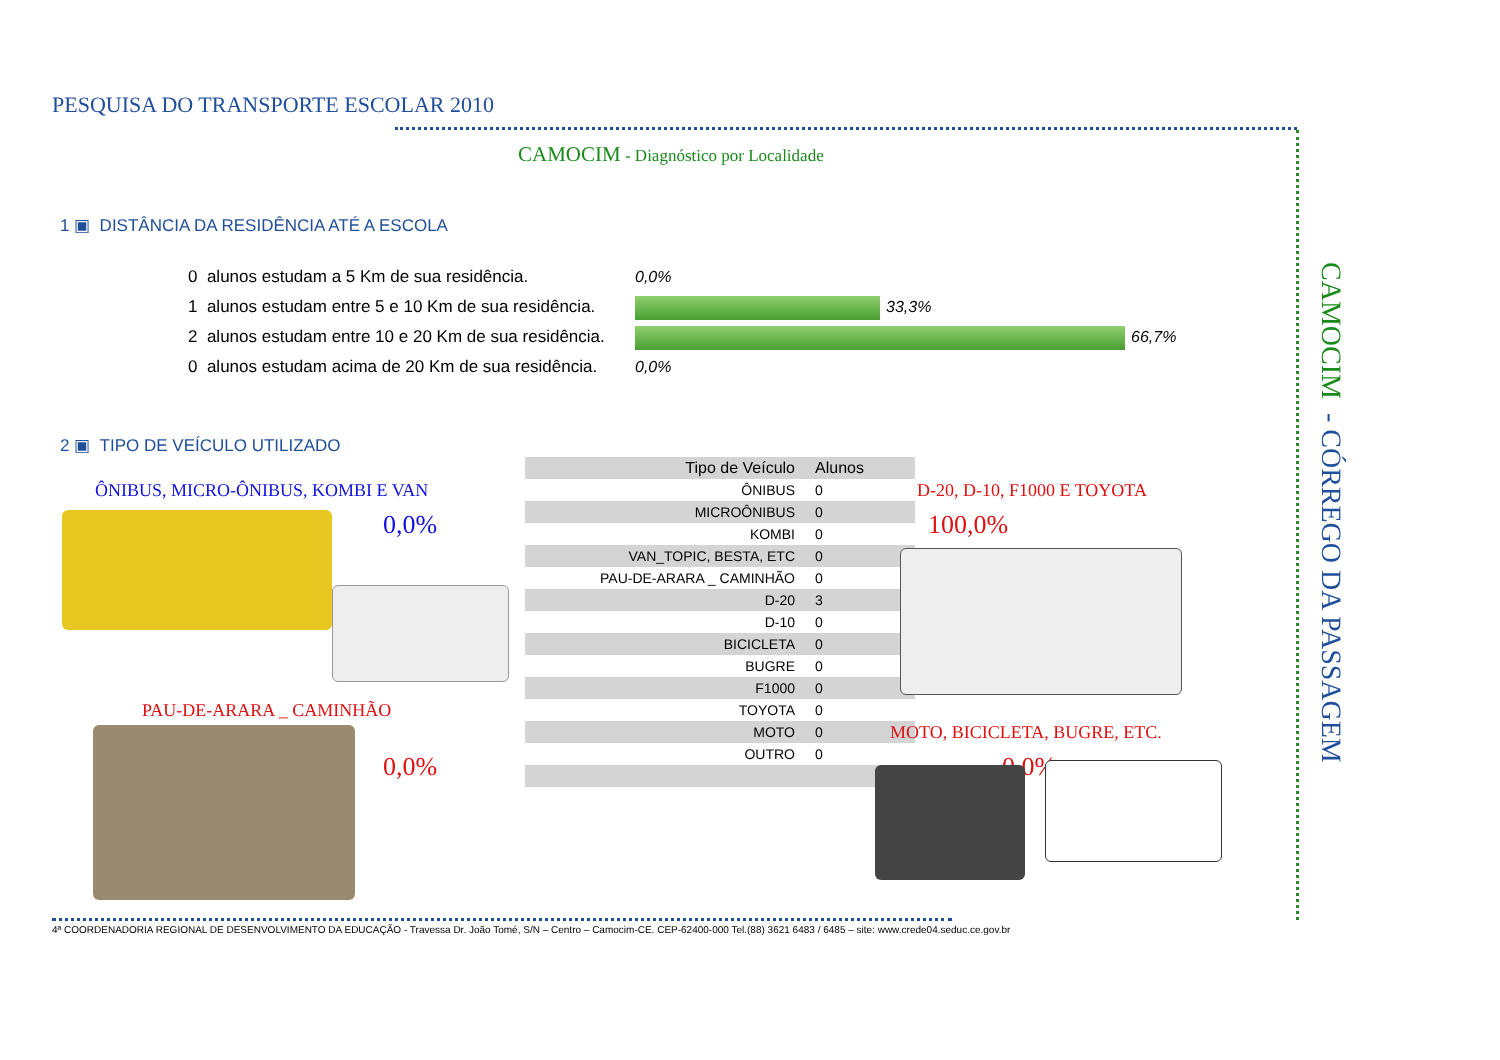PESQUISA DO TRANSPORTE ESCOLAR 2010
CAMOCIM - Diagnóstico por Localidade
1 ▣ DISTÂNCIA DA RESIDÊNCIA ATÉ A ESCOLA
0 alunos estudam a 5 Km de sua residência.
1 alunos estudam entre 5 e 10 Km de sua residência.
2 alunos estudam entre 10 e 20 Km de sua residência.
0 alunos estudam acima de 20 Km de sua residência.
0,0%
33,3%
66,7%
0,0%
2 ▣ TIPO DE VEÍCULO UTILIZADO
ÔNIBUS, MICRO-ÔNIBUS, KOMBI E VAN
0,0%
PAU-DE-ARARA _ CAMINHÃO
0,0%
| Tipo de Veículo | Alunos |
| --- | --- |
| ÔNIBUS | 0 |
| MICROÔNIBUS | 0 |
| KOMBI | 0 |
| VAN_TOPIC, BESTA, ETC | 0 |
| PAU-DE-ARARA _ CAMINHÃO | 0 |
| D-20 | 3 |
| D-10 | 0 |
| BICICLETA | 0 |
| BUGRE | 0 |
| F1000 | 0 |
| TOYOTA | 0 |
| MOTO | 0 |
| OUTRO | 0 |
D-20, D-10, F1000 E TOYOTA
100,0%
MOTO, BICICLETA, BUGRE, ETC.
0,0%
CAMOCIM - CÓRREGO DA PASSAGEM
4ª COORDENADORIA REGIONAL DE DESENVOLVIMENTO DA EDUCAÇÃO - Travessa Dr. João Tomé, S/N – Centro – Camocim-CE. CEP-62400-000 Tel.(88) 3621 6483 / 6485 – site: www.crede04.seduc.ce.gov.br